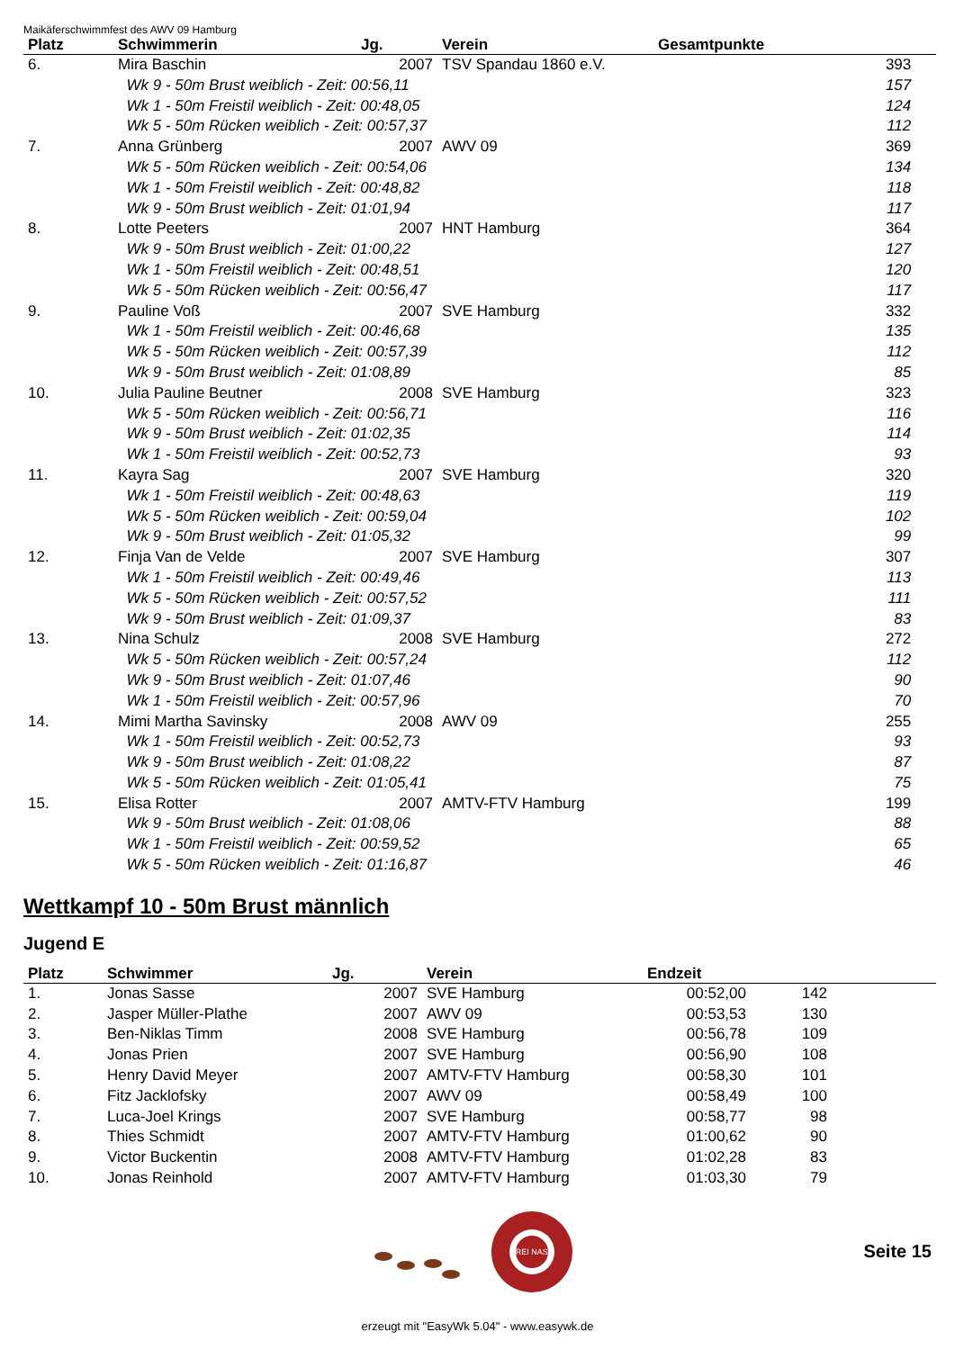Maikäferschwimmfest des AWV 09 Hamburg
| Platz | Schwimmerin | Jg. | Verein | Gesamtpunkte | |
| --- | --- | --- | --- | --- | --- |
| 6. | Mira Baschin | 2007 | TSV Spandau 1860 e.V. | 393 | |
| | Wk 9 - 50m Brust weiblich - Zeit: 00:56,11 | | | 157 | |
| | Wk 1 - 50m Freistil weiblich - Zeit: 00:48,05 | | | 124 | |
| | Wk 5 - 50m Rücken weiblich - Zeit: 00:57,37 | | | 112 | |
| 7. | Anna Grünberg | 2007 | AWV 09 | 369 | |
| | Wk 5 - 50m Rücken weiblich - Zeit: 00:54,06 | | | 134 | |
| | Wk 1 - 50m Freistil weiblich - Zeit: 00:48,82 | | | 118 | |
| | Wk 9 - 50m Brust weiblich - Zeit: 01:01,94 | | | 117 | |
| 8. | Lotte Peeters | 2007 | HNT Hamburg | 364 | |
| | Wk 9 - 50m Brust weiblich - Zeit: 01:00,22 | | | 127 | |
| | Wk 1 - 50m Freistil weiblich - Zeit: 00:48,51 | | | 120 | |
| | Wk 5 - 50m Rücken weiblich - Zeit: 00:56,47 | | | 117 | |
| 9. | Pauline Voß | 2007 | SVE Hamburg | 332 | |
| | Wk 1 - 50m Freistil weiblich - Zeit: 00:46,68 | | | 135 | |
| | Wk 5 - 50m Rücken weiblich - Zeit: 00:57,39 | | | 112 | |
| | Wk 9 - 50m Brust weiblich - Zeit: 01:08,89 | | | 85 | |
| 10. | Julia Pauline Beutner | 2008 | SVE Hamburg | 323 | |
| | Wk 5 - 50m Rücken weiblich - Zeit: 00:56,71 | | | 116 | |
| | Wk 9 - 50m Brust weiblich - Zeit: 01:02,35 | | | 114 | |
| | Wk 1 - 50m Freistil weiblich - Zeit: 00:52,73 | | | 93 | |
| 11. | Kayra Sag | 2007 | SVE Hamburg | 320 | |
| | Wk 1 - 50m Freistil weiblich - Zeit: 00:48,63 | | | 119 | |
| | Wk 5 - 50m Rücken weiblich - Zeit: 00:59,04 | | | 102 | |
| | Wk 9 - 50m Brust weiblich - Zeit: 01:05,32 | | | 99 | |
| 12. | Finja Van de Velde | 2007 | SVE Hamburg | 307 | |
| | Wk 1 - 50m Freistil weiblich - Zeit: 00:49,46 | | | 113 | |
| | Wk 5 - 50m Rücken weiblich - Zeit: 00:57,52 | | | 111 | |
| | Wk 9 - 50m Brust weiblich - Zeit: 01:09,37 | | | 83 | |
| 13. | Nina Schulz | 2008 | SVE Hamburg | 272 | |
| | Wk 5 - 50m Rücken weiblich - Zeit: 00:57,24 | | | 112 | |
| | Wk 9 - 50m Brust weiblich - Zeit: 01:07,46 | | | 90 | |
| | Wk 1 - 50m Freistil weiblich - Zeit: 00:57,96 | | | 70 | |
| 14. | Mimi Martha Savinsky | 2008 | AWV 09 | 255 | |
| | Wk 1 - 50m Freistil weiblich - Zeit: 00:52,73 | | | 93 | |
| | Wk 9 - 50m Brust weiblich - Zeit: 01:08,22 | | | 87 | |
| | Wk 5 - 50m Rücken weiblich - Zeit: 01:05,41 | | | 75 | |
| 15. | Elisa Rotter | 2007 | AMTV-FTV Hamburg | 199 | |
| | Wk 9 - 50m Brust weiblich - Zeit: 01:08,06 | | | 88 | |
| | Wk 1 - 50m Freistil weiblich - Zeit: 00:59,52 | | | 65 | |
| | Wk 5 - 50m Rücken weiblich - Zeit: 01:16,87 | | | 46 | |
Wettkampf 10 - 50m Brust männlich
Jugend E
| Platz | Schwimmer | Jg. | Verein | Endzeit | | |
| --- | --- | --- | --- | --- | --- | --- |
| 1. | Jonas Sasse | 2007 | SVE Hamburg | 00:52,00 | 142 | |
| 2. | Jasper Müller-Plathe | 2007 | AWV 09 | 00:53,53 | 130 | |
| 3. | Ben-Niklas Timm | 2008 | SVE Hamburg | 00:56,78 | 109 | |
| 4. | Jonas Prien | 2007 | SVE Hamburg | 00:56,90 | 108 | |
| 5. | Henry David Meyer | 2007 | AMTV-FTV Hamburg | 00:58,30 | 101 | |
| 6. | Fitz Jacklofsky | 2007 | AWV 09 | 00:58,49 | 100 | |
| 7. | Luca-Joel Krings | 2007 | SVE Hamburg | 00:58,77 | 98 | |
| 8. | Thies Schmidt | 2007 | AMTV-FTV Hamburg | 01:00,62 | 90 | |
| 9. | Victor Buckentin | 2008 | AMTV-FTV Hamburg | 01:02,28 | 83 | |
| 10. | Jonas Reinhold | 2007 | AMTV-FTV Hamburg | 01:03,30 | 79 | |
FREI NASS
Seite 15
erzeugt mit "EasyWk 5.04" - www.easywk.de